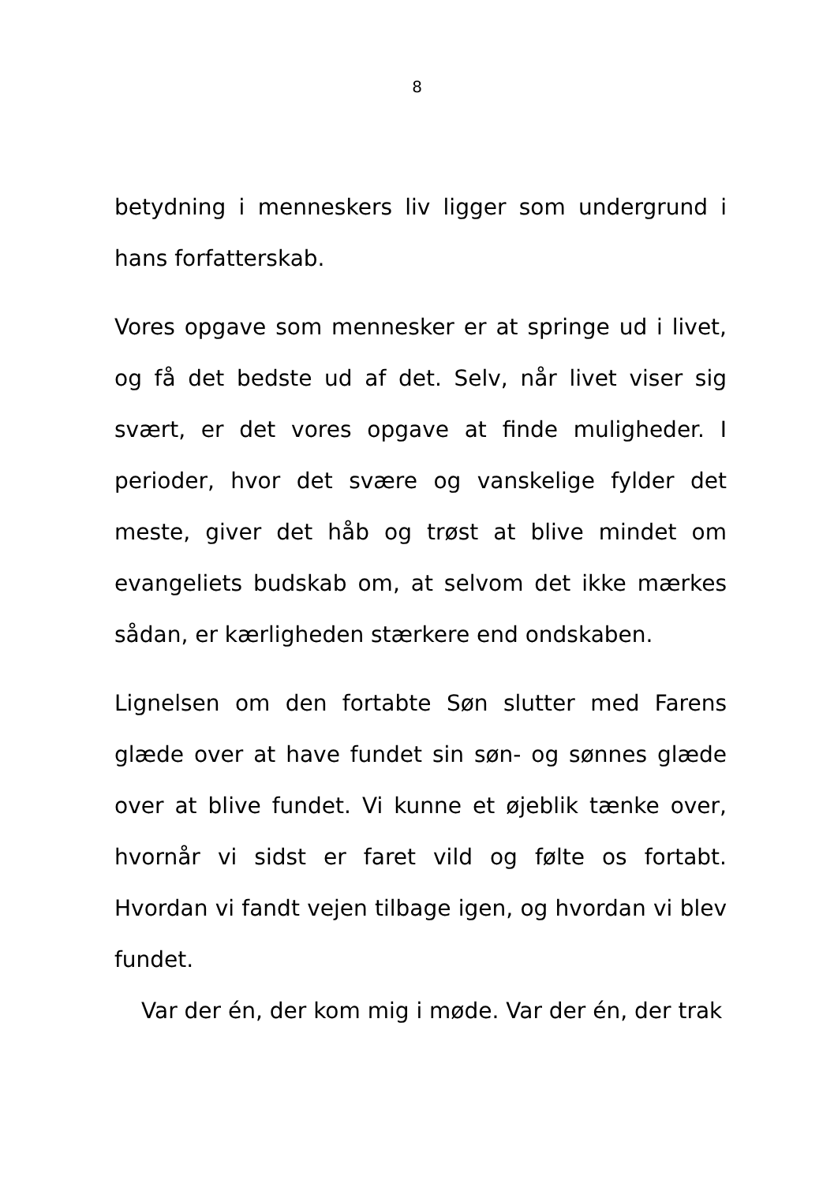8
betydning i menneskers liv ligger som undergrund i hans forfatterskab.
Vores opgave som mennesker er at springe ud i livet, og få det bedste ud af det. Selv, når livet viser sig svært, er det vores opgave at finde muligheder. I perioder, hvor det svære og vanskelige fylder det meste, giver det håb og trøst at blive mindet om evangeliets budskab om, at selvom det ikke mærkes sådan, er kærligheden stærkere end ondskaben.
Lignelsen om den fortabte Søn slutter med Farens glæde over at have fundet sin søn- og sønnes glæde over at blive fundet. Vi kunne et øjeblik tænke over, hvornår vi sidst er faret vild og følte os fortabt. Hvordan vi fandt vejen tilbage igen, og hvordan vi blev fundet.
Var der én, der kom mig i møde. Var der én, der trak